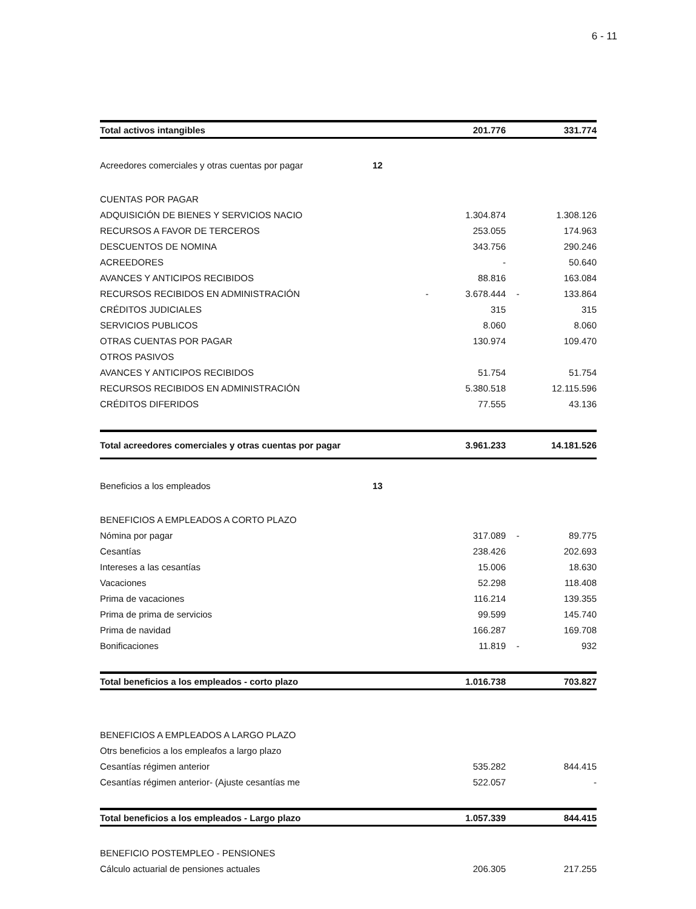6 - 11
| Total activos intangibles | | | 201.776 | | 331.774 |
| Acreedores comerciales y otras cuentas por pagar | 12 | | | | |
| CUENTAS POR PAGAR | | | | | |
| ADQUISICIÓN DE BIENES Y SERVICIOS NACIO | | | 1.304.874 | | 1.308.126 |
| RECURSOS A FAVOR DE TERCEROS | | | 253.055 | | 174.963 |
| DESCUENTOS DE NOMINA | | | 343.756 | | 290.246 |
| ACREEDORES | | | - | | 50.640 |
| AVANCES Y ANTICIPOS RECIBIDOS | | | 88.816 | | 163.084 |
| RECURSOS RECIBIDOS EN ADMINISTRACIÓN | | - | 3.678.444 | - | 133.864 |
| CRÉDITOS JUDICIALES | | | 315 | | 315 |
| SERVICIOS PUBLICOS | | | 8.060 | | 8.060 |
| OTRAS CUENTAS POR PAGAR | | | 130.974 | | 109.470 |
| OTROS PASIVOS | | | | | |
| AVANCES Y ANTICIPOS RECIBIDOS | | | 51.754 | | 51.754 |
| RECURSOS RECIBIDOS EN ADMINISTRACIÓN | | | 5.380.518 | | 12.115.596 |
| CRÉDITOS DIFERIDOS | | | 77.555 | | 43.136 |
| Total acreedores comerciales y otras cuentas por pagar | | | 3.961.233 | | 14.181.526 |
| Beneficios a los empleados | 13 | | | | |
| BENEFICIOS A EMPLEADOS A CORTO PLAZO | | | | | |
| Nómina por pagar | | | 317.089 | - | 89.775 |
| Cesantías | | | 238.426 | | 202.693 |
| Intereses a las cesantías | | | 15.006 | | 18.630 |
| Vacaciones | | | 52.298 | | 118.408 |
| Prima de vacaciones | | | 116.214 | | 139.355 |
| Prima de prima de servicios | | | 99.599 | | 145.740 |
| Prima de navidad | | | 166.287 | | 169.708 |
| Bonificaciones | | | 11.819 | - | 932 |
| Total beneficios a los empleados - corto plazo | | | 1.016.738 | | 703.827 |
| BENEFICIOS A EMPLEADOS A LARGO PLAZO | | | | | |
| Otrs beneficios a los empleafos a largo plazo | | | | | |
| Cesantías régimen anterior | | | 535.282 | | 844.415 |
| Cesantías régimen anterior- (Ajuste cesantías me | | | 522.057 | | - |
| Total beneficios a los empleados - Largo plazo | | | 1.057.339 | | 844.415 |
| BENEFICIO POSTEMPLEO - PENSIONES | | | | | |
| Cálculo actuarial de pensiones actuales | | | 206.305 | | 217.255 |